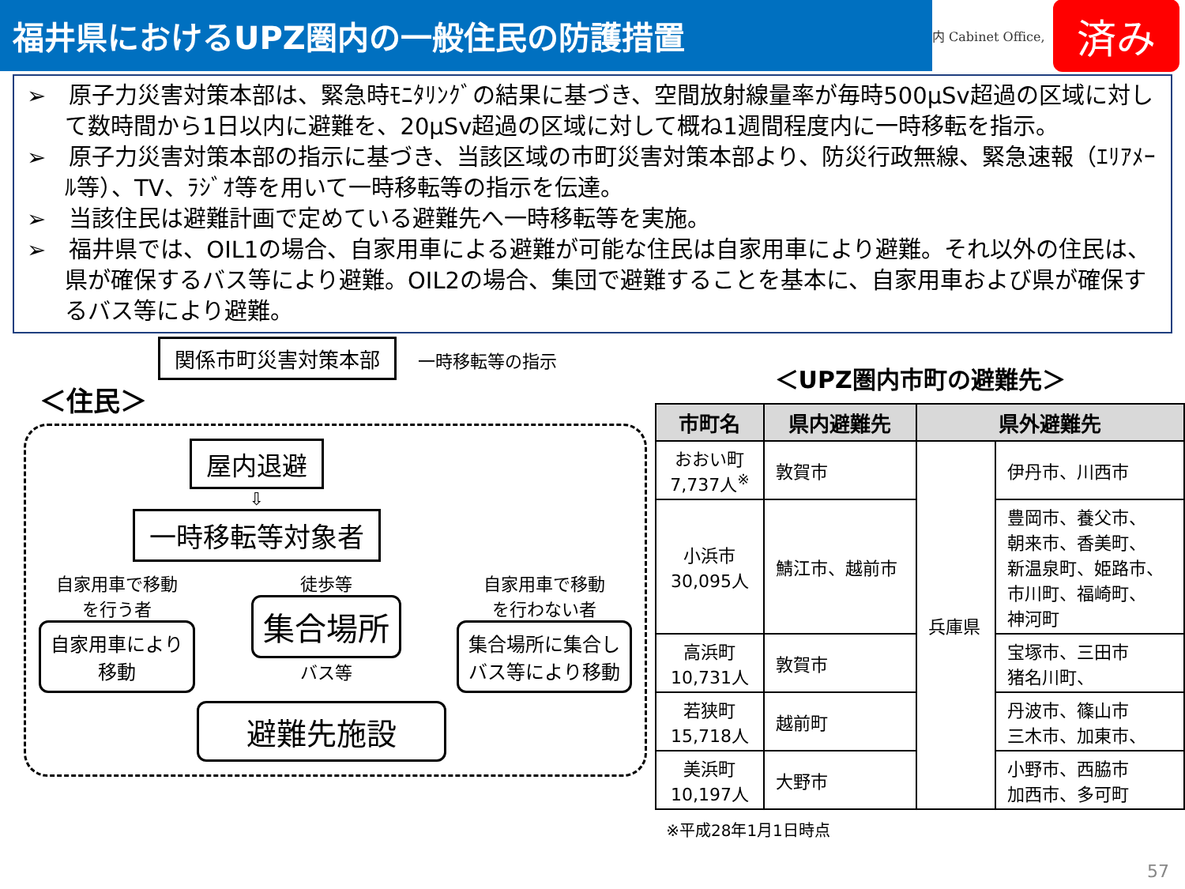福井県におけるUPZ圏内の一般住民の防護措置
内 Cabinet Office, 済み
➢　原子力災害対策本部は、緊急時ﾓﾆﾀﾘﾝｸﾞの結果に基づき、空間放射線量率が毎時500μSv超過の区域に対して数時間から1日以内に避難を、20μSv超過の区域に対して概ね1週間程度内に一時移転を指示。
➢　原子力災害対策本部の指示に基づき、当該区域の市町災害対策本部より、防災行政無線、緊急速報（ｴﾘｱﾒｰﾙ等）、TV、ﾗｼﾞｵ等を用いて一時移転等の指示を伝達。
➢　当該住民は避難計画で定めている避難先へ一時移転等を実施。
➢　福井県では、OIL1の場合、自家用車による避難が可能な住民は自家用車により避難。それ以外の住民は、県が確保するバス等により避難。OIL2の場合、集団で避難することを基本に、自家用車および県が確保するバス等により避難。
関係市町災害対策本部 一時移転等の指示
＜住民＞
屋内退避
⇩
一時移転等対象者
自家用車で移動
を行う者
自家用車により
移動
徒歩等
集合場所
バス等
自家用車で移動
を行わない者
集合場所に集合し
バス等により移動
避難先施設
＜UPZ圏内市町の避難先＞
| 市町名 | 県内避難先 | 県外避難先 | |
| --- | --- | --- | --- |
| おおい町 7,737人<sup>※</sup> | 敦賀市 | 兵庫県 | 伊丹市、川西市 |
| 小浜市 30,095人 | 鯖江市、越前市 | | 豊岡市、養父市、 朝来市、香美町、 新温泉町、姫路市、 市川町、福崎町、 神河町 |
| 高浜町 10,731人 | 敦賀市 | | 宝塚市、三田市 猪名川町、 |
| 若狭町 15,718人 | 越前町 | | 丹波市、篠山市 三木市、加東市、 |
| 美浜町 10,197人 | 大野市 | | 小野市、西脇市 加西市、多可町 |
※平成28年1月1日時点
57